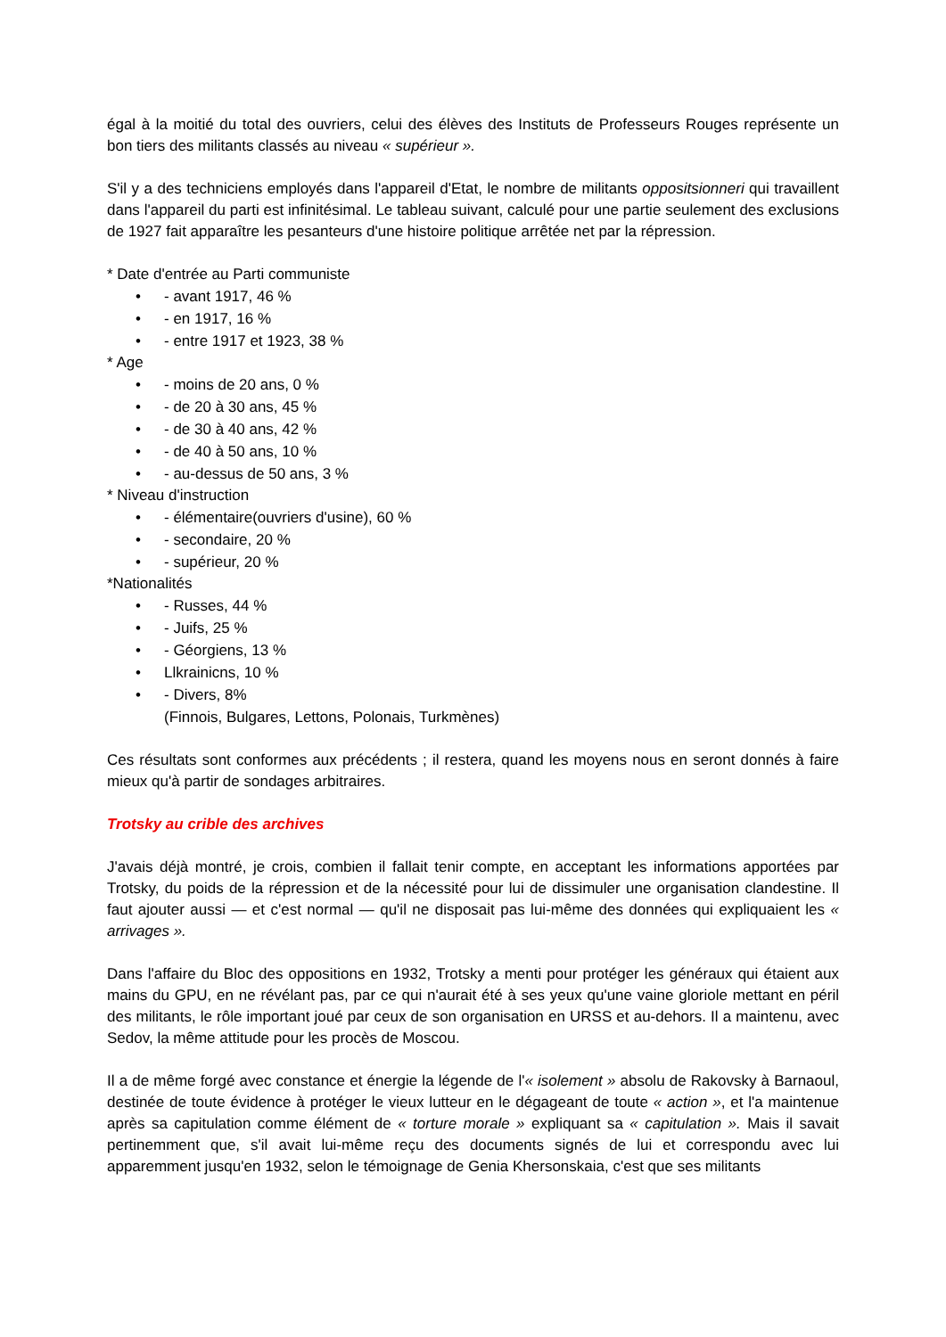égal à la moitié du total des ouvriers, celui des élèves des Instituts de Professeurs Rouges représente un bon tiers des militants classés au niveau « supérieur ».
S'il y a des techniciens employés dans l'appareil d'Etat, le nombre de militants oppositsionneri qui travaillent dans l'appareil du parti est infinitésimal. Le tableau suivant, calculé pour une partie seulement des exclusions de 1927 fait apparaître les pesanteurs d'une histoire politique arrêtée net par la répression.
* Date d'entrée au Parti communiste
• - avant 1917, 46 %
• - en 1917, 16 %
• - entre 1917 et 1923, 38 %
* Age
• - moins de 20 ans, 0 %
• - de 20 à 30 ans, 45 %
• - de 30 à 40 ans, 42 %
• - de 40 à 50 ans, 10 %
• - au-dessus de 50 ans, 3 %
* Niveau d'instruction
• - élémentaire(ouvriers d'usine), 60 %
• - secondaire, 20 %
• - supérieur, 20 %
*Nationalités
• - Russes, 44 %
• - Juifs, 25 %
• - Géorgiens, 13 %
• Llkrainicns, 10 %
• - Divers, 8%
(Finnois, Bulgares, Lettons, Polonais, Turkmènes)
Ces résultats sont conformes aux précédents ; il restera, quand les moyens nous en seront donnés à faire mieux qu'à partir de sondages arbitraires.
Trotsky au crible des archives
J'avais déjà montré, je crois, combien il fallait tenir compte, en acceptant les informations apportées par Trotsky, du poids de la répression et de la nécessité pour lui de dissimuler une organisation clandestine. Il faut ajouter aussi — et c'est normal — qu'il ne disposait pas lui-même des données qui expliquaient les « arrivages ».
Dans l'affaire du Bloc des oppositions en 1932, Trotsky a menti pour protéger les généraux qui étaient aux mains du GPU, en ne révélant pas, par ce qui n'aurait été à ses yeux qu'une vaine gloriole mettant en péril des militants, le rôle important joué par ceux de son organisation en URSS et au-dehors. Il a maintenu, avec Sedov, la même attitude pour les procès de Moscou.
Il a de même forgé avec constance et énergie la légende de l'« isolement » absolu de Rakovsky à Barnaoul, destinée de toute évidence à protéger le vieux lutteur en le dégageant de toute « action », et l'a maintenue après sa capitulation comme élément de « torture morale » expliquant sa « capitulation ». Mais il savait pertinemment que, s'il avait lui-même reçu des documents signés de lui et correspondu avec lui apparemment jusqu'en 1932, selon le témoignage de Genia Khersonskaia, c'est que ses militants